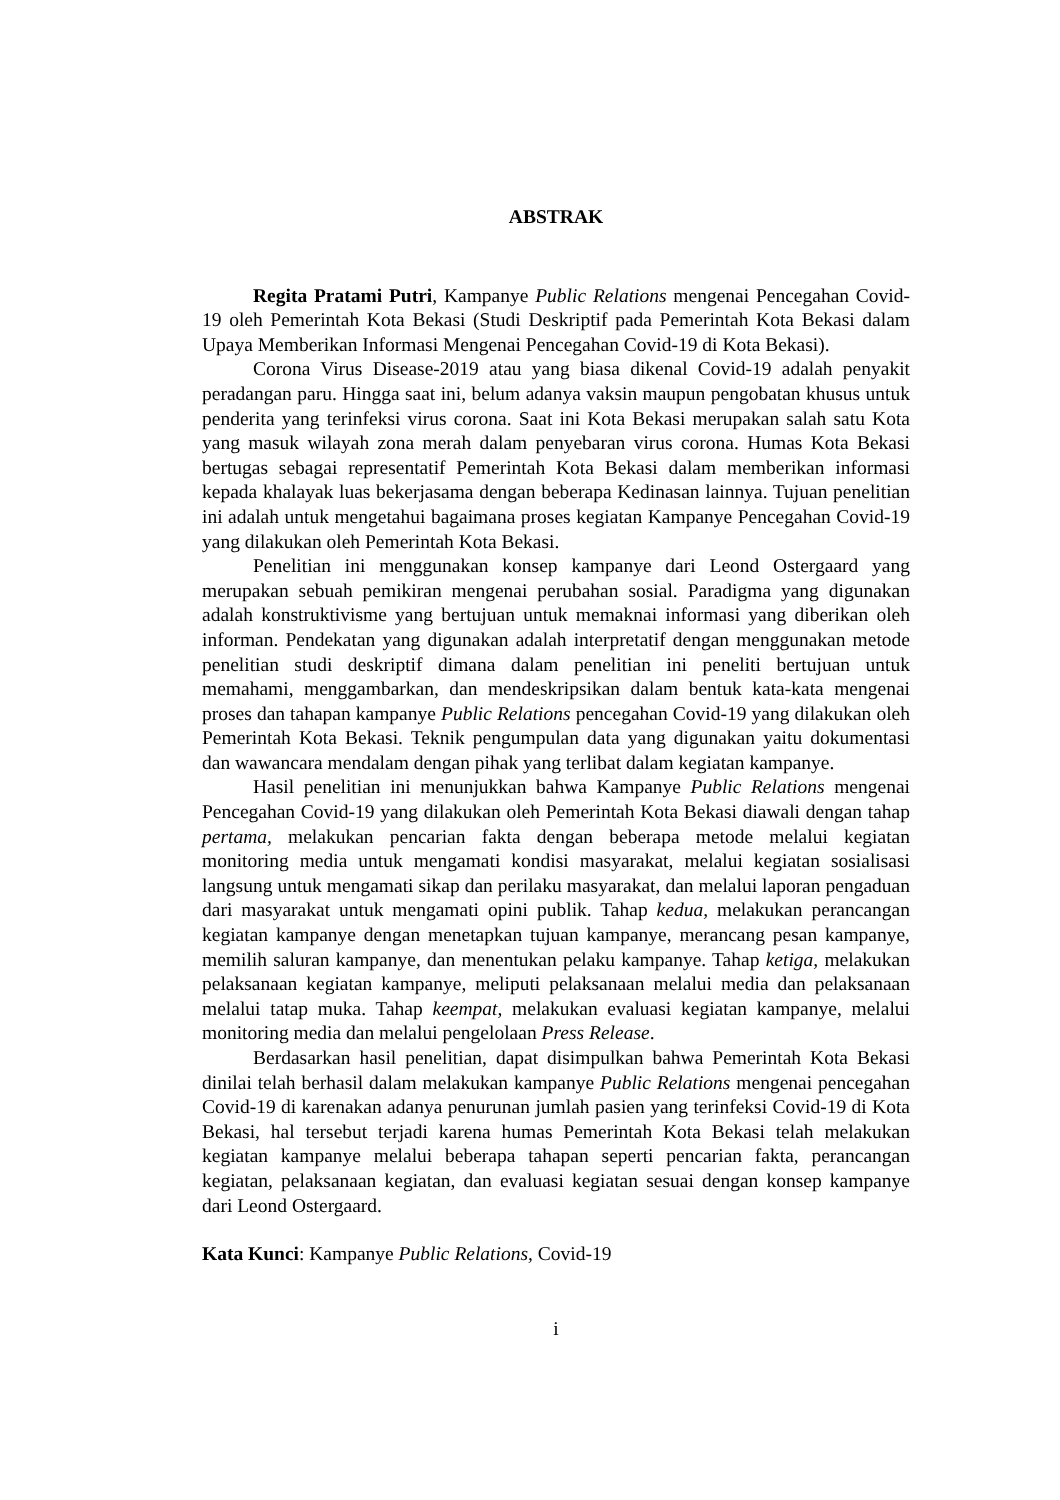ABSTRAK
Regita Pratami Putri, Kampanye Public Relations mengenai Pencegahan Covid-19 oleh Pemerintah Kota Bekasi (Studi Deskriptif pada Pemerintah Kota Bekasi dalam Upaya Memberikan Informasi Mengenai Pencegahan Covid-19 di Kota Bekasi).
Corona Virus Disease-2019 atau yang biasa dikenal Covid-19 adalah penyakit peradangan paru. Hingga saat ini, belum adanya vaksin maupun pengobatan khusus untuk penderita yang terinfeksi virus corona. Saat ini Kota Bekasi merupakan salah satu Kota yang masuk wilayah zona merah dalam penyebaran virus corona. Humas Kota Bekasi bertugas sebagai representatif Pemerintah Kota Bekasi dalam memberikan informasi kepada khalayak luas bekerjasama dengan beberapa Kedinasan lainnya. Tujuan penelitian ini adalah untuk mengetahui bagaimana proses kegiatan Kampanye Pencegahan Covid-19 yang dilakukan oleh Pemerintah Kota Bekasi.
Penelitian ini menggunakan konsep kampanye dari Leond Ostergaard yang merupakan sebuah pemikiran mengenai perubahan sosial. Paradigma yang digunakan adalah konstruktivisme yang bertujuan untuk memaknai informasi yang diberikan oleh informan. Pendekatan yang digunakan adalah interpretatif dengan menggunakan metode penelitian studi deskriptif dimana dalam penelitian ini peneliti bertujuan untuk memahami, menggambarkan, dan mendeskripsikan dalam bentuk kata-kata mengenai proses dan tahapan kampanye Public Relations pencegahan Covid-19 yang dilakukan oleh Pemerintah Kota Bekasi. Teknik pengumpulan data yang digunakan yaitu dokumentasi dan wawancara mendalam dengan pihak yang terlibat dalam kegiatan kampanye.
Hasil penelitian ini menunjukkan bahwa Kampanye Public Relations mengenai Pencegahan Covid-19 yang dilakukan oleh Pemerintah Kota Bekasi diawali dengan tahap pertama, melakukan pencarian fakta dengan beberapa metode melalui kegiatan monitoring media untuk mengamati kondisi masyarakat, melalui kegiatan sosialisasi langsung untuk mengamati sikap dan perilaku masyarakat, dan melalui laporan pengaduan dari masyarakat untuk mengamati opini publik. Tahap kedua, melakukan perancangan kegiatan kampanye dengan menetapkan tujuan kampanye, merancang pesan kampanye, memilih saluran kampanye, dan menentukan pelaku kampanye. Tahap ketiga, melakukan pelaksanaan kegiatan kampanye, meliputi pelaksanaan melalui media dan pelaksanaan melalui tatap muka. Tahap keempat, melakukan evaluasi kegiatan kampanye, melalui monitoring media dan melalui pengelolaan Press Release.
Berdasarkan hasil penelitian, dapat disimpulkan bahwa Pemerintah Kota Bekasi dinilai telah berhasil dalam melakukan kampanye Public Relations mengenai pencegahan Covid-19 di karenakan adanya penurunan jumlah pasien yang terinfeksi Covid-19 di Kota Bekasi, hal tersebut terjadi karena humas Pemerintah Kota Bekasi telah melakukan kegiatan kampanye melalui beberapa tahapan seperti pencarian fakta, perancangan kegiatan, pelaksanaan kegiatan, dan evaluasi kegiatan sesuai dengan konsep kampanye dari Leond Ostergaard.
Kata Kunci: Kampanye Public Relations, Covid-19
i